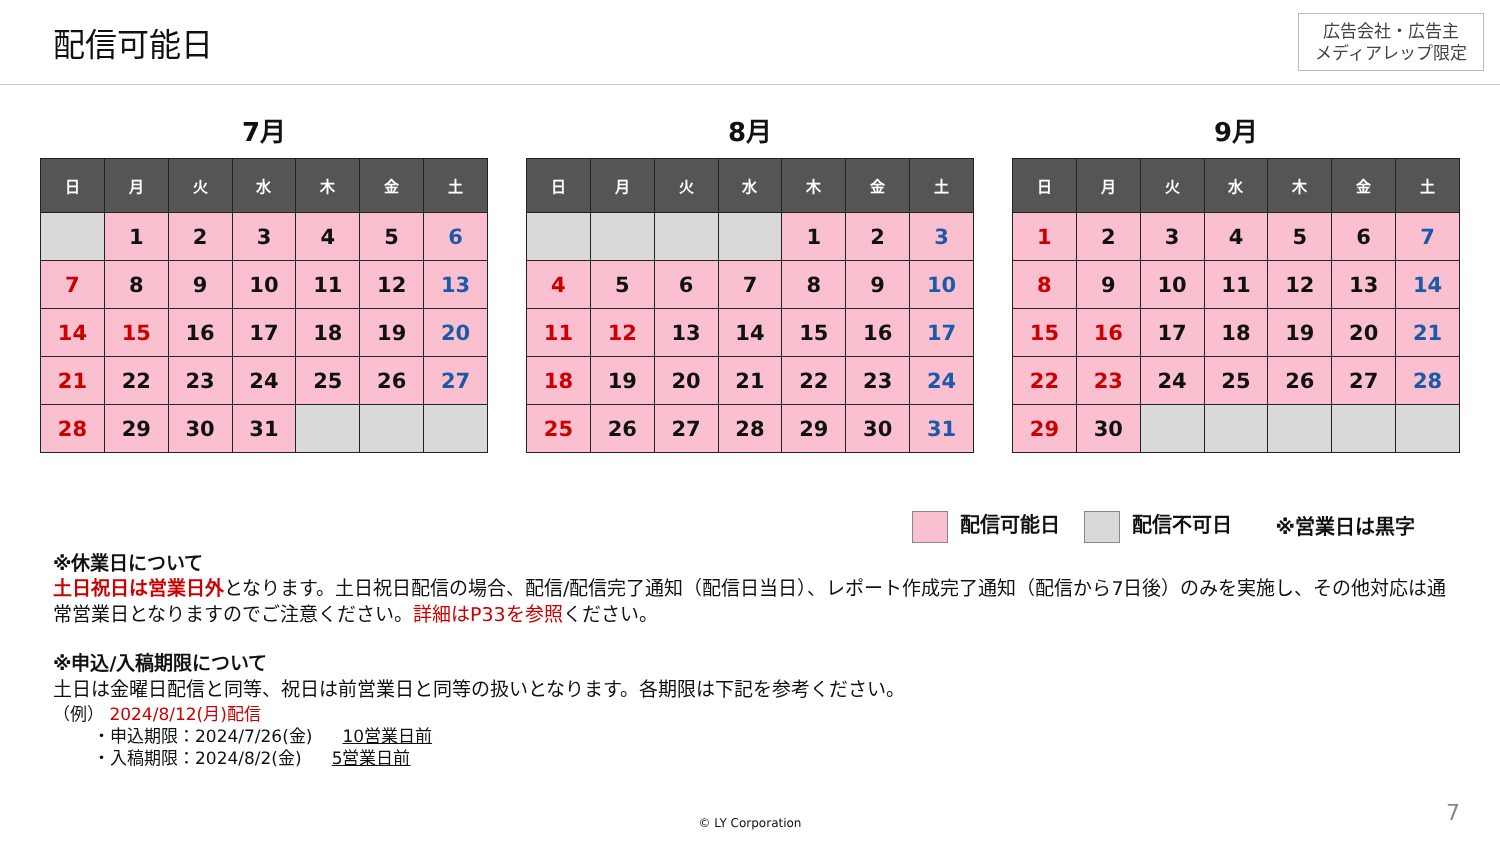配信可能日
広告会社・広告主
メディアレップ限定
7月
| 日 | 月 | 火 | 水 | 木 | 金 | 土 |
| --- | --- | --- | --- | --- | --- | --- |
| | 1 | 2 | 3 | 4 | 5 | 6 |
| 7 | 8 | 9 | 10 | 11 | 12 | 13 |
| 14 | 15 | 16 | 17 | 18 | 19 | 20 |
| 21 | 22 | 23 | 24 | 25 | 26 | 27 |
| 28 | 29 | 30 | 31 | | | |
8月
| 日 | 月 | 火 | 水 | 木 | 金 | 土 |
| --- | --- | --- | --- | --- | --- | --- |
| | | | | 1 | 2 | 3 |
| 4 | 5 | 6 | 7 | 8 | 9 | 10 |
| 11 | 12 | 13 | 14 | 15 | 16 | 17 |
| 18 | 19 | 20 | 21 | 22 | 23 | 24 |
| 25 | 26 | 27 | 28 | 29 | 30 | 31 |
9月
| 日 | 月 | 火 | 水 | 木 | 金 | 土 |
| --- | --- | --- | --- | --- | --- | --- |
| 1 | 2 | 3 | 4 | 5 | 6 | 7 |
| 8 | 9 | 10 | 11 | 12 | 13 | 14 |
| 15 | 16 | 17 | 18 | 19 | 20 | 21 |
| 22 | 23 | 24 | 25 | 26 | 27 | 28 |
| 29 | 30 | | | | | |
配信可能日 配信不可日 ※営業日は黒字
※休業日について
土日祝日は営業日外となります。土日祝日配信の場合、配信/配信完了通知（配信日当日）、レポート作成完了通知（配信から7日後）のみを実施し、その他対応は通常営業日となりますのでご注意ください。詳細はP33を参照ください。
※申込/入稿期限について
土日は金曜日配信と同等、祝日は前営業日と同等の扱いとなります。各期限は下記を参考ください。
（例） 2024/8/12(月)配信
・申込期限：2024/7/26(金) 10営業日前
・入稿期限：2024/8/2(金) 5営業日前
© LY Corporation 7